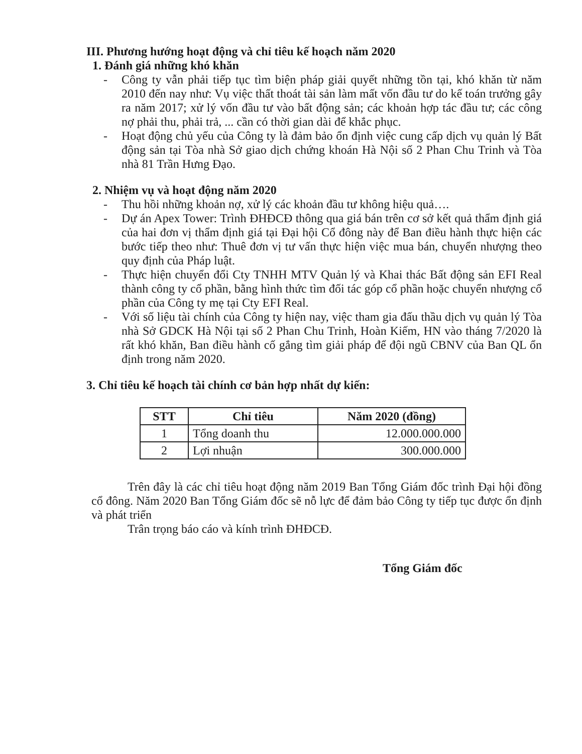III. Phương hướng hoạt động và chỉ tiêu kế hoạch năm 2020
1. Đánh giá những khó khăn
- Công ty vẫn phải tiếp tục tìm biện pháp giải quyết những tồn tại, khó khăn từ năm 2010 đến nay như: Vụ việc thất thoát tài sản làm mất vốn đầu tư do kế toán trưởng gây ra năm 2017; xử lý vốn đầu tư vào bất động sản; các khoản hợp tác đầu tư; các công nợ phải thu, phải trả, ... cần có thời gian dài để khắc phục.
- Hoạt động chủ yếu của Công ty là đảm bảo ổn định việc cung cấp dịch vụ quản lý Bất động sản tại Tòa nhà Sở giao dịch chứng khoán Hà Nội số 2 Phan Chu Trinh và Tòa nhà 81 Trần Hưng Đạo.
2. Nhiệm vụ và hoạt động năm 2020
- Thu hồi những khoản nợ, xử lý các khoản đầu tư không hiệu quả….
- Dự án Apex Tower: Trình ĐHĐCĐ thông qua giá bán trên cơ sở kết quả thẩm định giá của hai đơn vị thẩm định giá tại Đại hội Cổ đông này để Ban điều hành thực hiện các bước tiếp theo như: Thuê đơn vị tư vấn thực hiện việc mua bán, chuyển nhượng theo quy định của Pháp luật.
- Thực hiện chuyển đổi Cty TNHH MTV Quản lý và Khai thác Bất động sản EFI Real thành công ty cổ phần, bằng hình thức tìm đối tác góp cổ phần hoặc chuyển nhượng cổ phần của Công ty mẹ tại Cty EFI Real.
- Với số liệu tài chính của Công ty hiện nay, việc tham gia đấu thầu dịch vụ quản lý Tòa nhà Sở GDCK Hà Nội tại số 2 Phan Chu Trinh, Hoàn Kiếm, HN vào tháng 7/2020 là rất khó khăn, Ban điều hành cố gắng tìm giải pháp để đội ngũ CBNV của Ban QL ổn định trong năm 2020.
3. Chỉ tiêu kế hoạch tài chính cơ bản hợp nhất dự kiến:
| STT | Chỉ tiêu | Năm 2020 (đồng) |
| --- | --- | --- |
| 1 | Tổng doanh thu | 12.000.000.000 |
| 2 | Lợi nhuận | 300.000.000 |
Trên đây là các chỉ tiêu hoạt động năm 2019 Ban Tổng Giám đốc trình Đại hội đồng cổ đông. Năm 2020 Ban Tổng Giám đốc sẽ nỗ lực để đảm bảo Công ty tiếp tục được ổn định và phát triển
Trân trọng báo cáo và kính trình ĐHĐCĐ.
Tổng Giám đốc